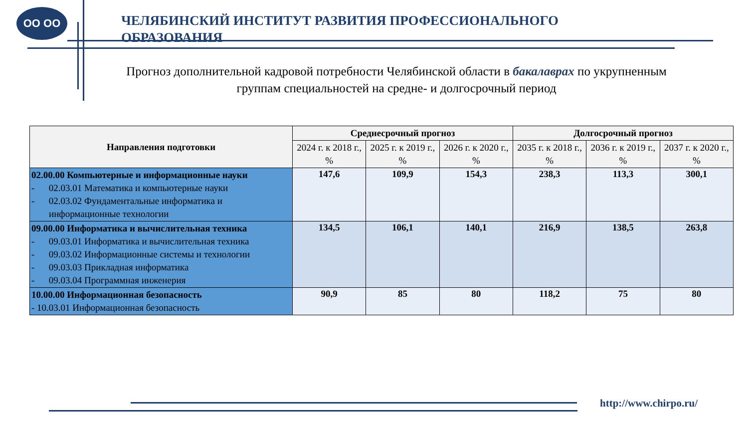ОО ОО
ЧЕЛЯБИНСКИЙ ИНСТИТУТ РАЗВИТИЯ ПРОФЕССИОНАЛЬНОГО
ОБРАЗОВАНИЯ
Прогноз дополнительной кадровой потребности Челябинской области в бакалаврах по укрупненным группам специальностей на средне- и долгосрочный период
| Направления подготовки | Среднесрочный прогноз | | | Долгосрочный прогноз | | |
| --- | --- | --- | --- | --- | --- | --- |
| | 2024 г. к 2018 г., % | 2025 г. к 2019 г., % | 2026 г. к 2020 г., % | 2035 г. к 2018 г., % | 2036 г. к 2019 г., % | 2037 г. к 2020 г., % |
| 02.00.00 Компьютерные и информационные науки - 02.03.01 Математика и компьютерные науки - 02.03.02 Фундаментальные информатика и информационные технологии | 147,6 | 109,9 | 154,3 | 238,3 | 113,3 | 300,1 |
| 09.00.00 Информатика и вычислительная техника - 09.03.01 Информатика и вычислительная техника - 09.03.02 Информационные системы и технологии - 09.03.03 Прикладная информатика - 09.03.04 Программная инженерия | 134,5 | 106,1 | 140,1 | 216,9 | 138,5 | 263,8 |
| 10.00.00 Информационная безопасность - 10.03.01 Информационная безопасность | 90,9 | 85 | 80 | 118,2 | 75 | 80 |
http://www.chirpo.ru/